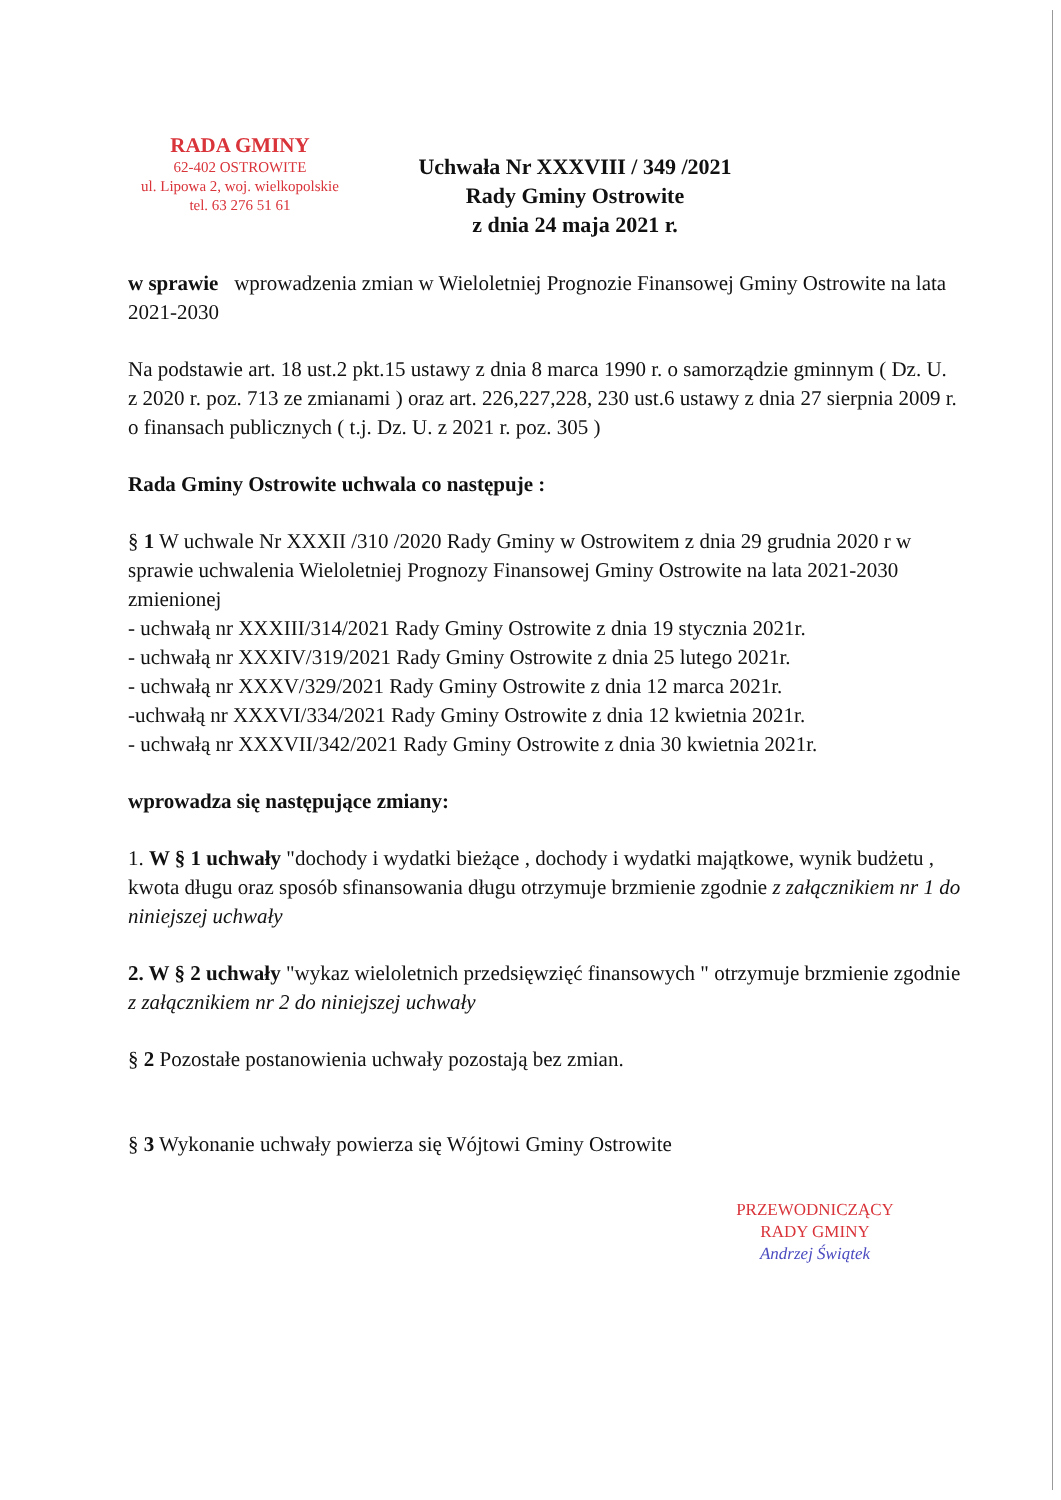RADA GMINY
62-402 OSTROWITE
ul. Lipowa 2, woj. wielkopolskie
tel. 63 276 51 61
Uchwała Nr XXXVIII / 349 /2021
Rady Gminy Ostrowite
z dnia 24 maja 2021 r.
w sprawie wprowadzenia zmian w Wieloletniej Prognozie Finansowej Gminy Ostrowite na lata 2021-2030
Na podstawie art. 18 ust.2 pkt.15 ustawy z dnia 8 marca 1990 r. o samorządzie gminnym ( Dz. U. z 2020 r. poz. 713 ze zmianami ) oraz art. 226,227,228, 230 ust.6 ustawy z dnia 27 sierpnia 2009 r. o finansach publicznych ( t.j. Dz. U. z 2021 r. poz. 305 )
Rada Gminy Ostrowite uchwala co następuje :
§ 1 W uchwale Nr XXXII /310 /2020 Rady Gminy w Ostrowitem z dnia 29 grudnia 2020 r w sprawie uchwalenia Wieloletniej Prognozy Finansowej Gminy Ostrowite na lata 2021-2030 zmienionej
- uchwałą nr XXXIII/314/2021 Rady Gminy Ostrowite z dnia 19 stycznia 2021r.
- uchwałą nr XXXIV/319/2021 Rady Gminy Ostrowite z dnia 25 lutego 2021r.
- uchwałą nr XXXV/329/2021 Rady Gminy Ostrowite z dnia 12 marca 2021r.
-uchwałą nr XXXVI/334/2021 Rady Gminy Ostrowite z dnia 12 kwietnia 2021r.
- uchwałą nr XXXVII/342/2021 Rady Gminy Ostrowite z dnia 30 kwietnia 2021r.
wprowadza się następujące zmiany:
1. W § 1 uchwały "dochody i wydatki bieżące , dochody i wydatki majątkowe, wynik budżetu , kwota długu oraz sposób sfinansowania długu otrzymuje brzmienie zgodnie z załącznikiem nr 1 do niniejszej uchwały
2. W § 2 uchwały "wykaz wieloletnich przedsięwzięć finansowych " otrzymuje brzmienie zgodnie z załącznikiem nr 2 do niniejszej uchwały
§ 2 Pozostałe postanowienia uchwały pozostają bez zmian.
§ 3 Wykonanie uchwały powierza się Wójtowi Gminy Ostrowite
PRZEWODNICZĄCY
RADY GMINY
Andrzej Świątek